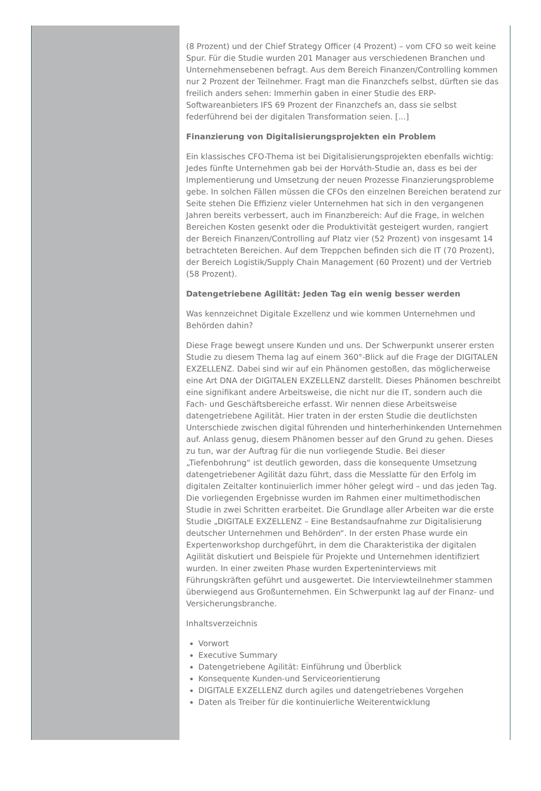(8 Prozent) und der Chief Strategy Officer (4 Prozent) – vom CFO so weit keine Spur. Für die Studie wurden 201 Manager aus verschiedenen Branchen und Unternehmensebenen befragt. Aus dem Bereich Finanzen/Controlling kommen nur 2 Prozent der Teilnehmer. Fragt man die Finanzchefs selbst, dürften sie das freilich anders sehen: Immerhin gaben in einer Studie des ERP-Softwareanbieters IFS 69 Prozent der Finanzchefs an, dass sie selbst federführend bei der digitalen Transformation seien. [...]
Finanzierung von Digitalisierungsprojekten ein Problem
Ein klassisches CFO-Thema ist bei Digitalisierungsprojekten ebenfalls wichtig: Jedes fünfte Unternehmen gab bei der Horváth-Studie an, dass es bei der Implementierung und Umsetzung der neuen Prozesse Finanzierungsprobleme gebe. In solchen Fällen müssen die CFOs den einzelnen Bereichen beratend zur Seite stehen Die Effizienz vieler Unternehmen hat sich in den vergangenen Jahren bereits verbessert, auch im Finanzbereich: Auf die Frage, in welchen Bereichen Kosten gesenkt oder die Produktivität gesteigert wurden, rangiert der Bereich Finanzen/Controlling auf Platz vier (52 Prozent) von insgesamt 14 betrachteten Bereichen. Auf dem Treppchen befinden sich die IT (70 Prozent), der Bereich Logistik/Supply Chain Management (60 Prozent) und der Vertrieb (58 Prozent).
Datengetriebene Agilität: Jeden Tag ein wenig besser werden
Was kennzeichnet Digitale Exzellenz und wie kommen Unternehmen und Behörden dahin?
Diese Frage bewegt unsere Kunden und uns. Der Schwerpunkt unserer ersten Studie zu diesem Thema lag auf einem 360°-Blick auf die Frage der DIGITALEN EXZELLENZ. Dabei sind wir auf ein Phänomen gestoßen, das möglicherweise eine Art DNA der DIGITALEN EXZELLENZ darstellt. Dieses Phänomen beschreibt eine signifikant andere Arbeitsweise, die nicht nur die IT, sondern auch die Fach- und Geschäftsbereiche erfasst. Wir nennen diese Arbeitsweise datengetriebene Agilität. Hier traten in der ersten Studie die deutlichsten Unterschiede zwischen digital führenden und hinterherhinkenden Unternehmen auf. Anlass genug, diesem Phänomen besser auf den Grund zu gehen. Dieses zu tun, war der Auftrag für die nun vorliegende Studie. Bei dieser „Tiefenbohrung“ ist deutlich geworden, dass die konsequente Umsetzung datengetriebener Agilität dazu führt, dass die Messlatte für den Erfolg im digitalen Zeitalter kontinuierlich immer höher gelegt wird – und das jeden Tag. Die vorliegenden Ergebnisse wurden im Rahmen einer multimethodischen Studie in zwei Schritten erarbeitet. Die Grundlage aller Arbeiten war die erste Studie „DIGITALE EXZELLENZ – Eine Bestandsaufnahme zur Digitalisierung deutscher Unternehmen und Behörden“. In der ersten Phase wurde ein Expertenworkshop durchgeführt, in dem die Charakteristika der digitalen Agilität diskutiert und Beispiele für Projekte und Unternehmen identifiziert wurden. In einer zweiten Phase wurden Experteninterviews mit Führungskräften geführt und ausgewertet. Die Interviewteilnehmer stammen überwiegend aus Großunternehmen. Ein Schwerpunkt lag auf der Finanz- und Versicherungsbranche.
Inhaltsverzeichnis
Vorwort
Executive Summary
Datengetriebene Agilität: Einführung und Überblick
Konsequente Kunden-und Serviceorientierung
DIGITALE EXZELLENZ durch agiles und datengetriebenes Vorgehen
Daten als Treiber für die kontinuierliche Weiterentwicklung